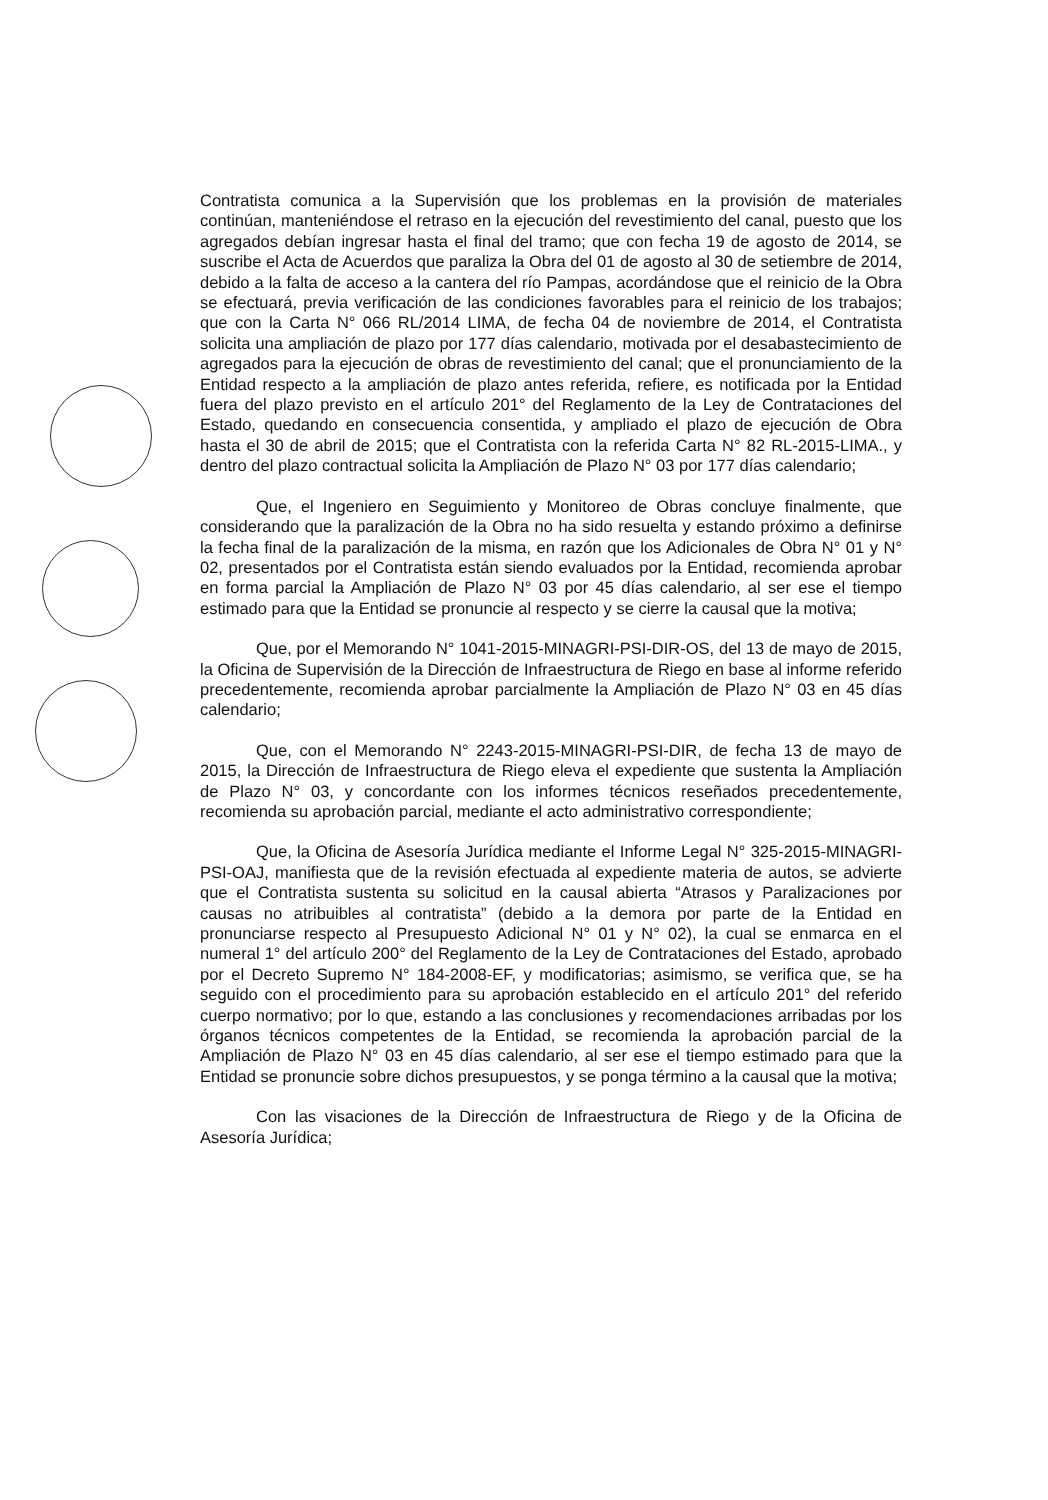Contratista comunica a la Supervisión que los problemas en la provisión de materiales continúan, manteniéndose el retraso en la ejecución del revestimiento del canal, puesto que los agregados debían ingresar hasta el final del tramo; que con fecha 19 de agosto de 2014, se suscribe el Acta de Acuerdos que paraliza la Obra del 01 de agosto al 30 de setiembre de 2014, debido a la falta de acceso a la cantera del río Pampas, acordándose que el reinicio de la Obra se efectuará, previa verificación de las condiciones favorables para el reinicio de los trabajos; que con la Carta N° 066 RL/2014 LIMA, de fecha 04 de noviembre de 2014, el Contratista solicita una ampliación de plazo por 177 días calendario, motivada por el desabastecimiento de agregados para la ejecución de obras de revestimiento del canal; que el pronunciamiento de la Entidad respecto a la ampliación de plazo antes referida, refiere, es notificada por la Entidad fuera del plazo previsto en el artículo 201° del Reglamento de la Ley de Contrataciones del Estado, quedando en consecuencia consentida, y ampliado el plazo de ejecución de Obra hasta el 30 de abril de 2015; que el Contratista con la referida Carta N° 82 RL-2015-LIMA., y dentro del plazo contractual solicita la Ampliación de Plazo N° 03 por 177 días calendario;
Que, el Ingeniero en Seguimiento y Monitoreo de Obras concluye finalmente, que considerando que la paralización de la Obra no ha sido resuelta y estando próximo a definirse la fecha final de la paralización de la misma, en razón que los Adicionales de Obra N° 01 y N° 02, presentados por el Contratista están siendo evaluados por la Entidad, recomienda aprobar en forma parcial la Ampliación de Plazo N° 03 por 45 días calendario, al ser ese el tiempo estimado para que la Entidad se pronuncie al respecto y se cierre la causal que la motiva;
Que, por el Memorando N° 1041-2015-MINAGRI-PSI-DIR-OS, del 13 de mayo de 2015, la Oficina de Supervisión de la Dirección de Infraestructura de Riego en base al informe referido precedentemente, recomienda aprobar parcialmente la Ampliación de Plazo N° 03 en 45 días calendario;
Que, con el Memorando N° 2243-2015-MINAGRI-PSI-DIR, de fecha 13 de mayo de 2015, la Dirección de Infraestructura de Riego eleva el expediente que sustenta la Ampliación de Plazo N° 03, y concordante con los informes técnicos reseñados precedentemente, recomienda su aprobación parcial, mediante el acto administrativo correspondiente;
Que, la Oficina de Asesoría Jurídica mediante el Informe Legal N° 325-2015-MINAGRI-PSI-OAJ, manifiesta que de la revisión efectuada al expediente materia de autos, se advierte que el Contratista sustenta su solicitud en la causal abierta “Atrasos y Paralizaciones por causas no atribuibles al contratista” (debido a la demora por parte de la Entidad en pronunciarse respecto al Presupuesto Adicional N° 01 y N° 02), la cual se enmarca en el numeral 1° del artículo 200° del Reglamento de la Ley de Contrataciones del Estado, aprobado por el Decreto Supremo N° 184-2008-EF, y modificatorias; asimismo, se verifica que, se ha seguido con el procedimiento para su aprobación establecido en el artículo 201° del referido cuerpo normativo; por lo que, estando a las conclusiones y recomendaciones arribadas por los órganos técnicos competentes de la Entidad, se recomienda la aprobación parcial de la Ampliación de Plazo N° 03 en 45 días calendario, al ser ese el tiempo estimado para que la Entidad se pronuncie sobre dichos presupuestos, y se ponga término a la causal que la motiva;
Con las visaciones de la Dirección de Infraestructura de Riego y de la Oficina de Asesoría Jurídica;